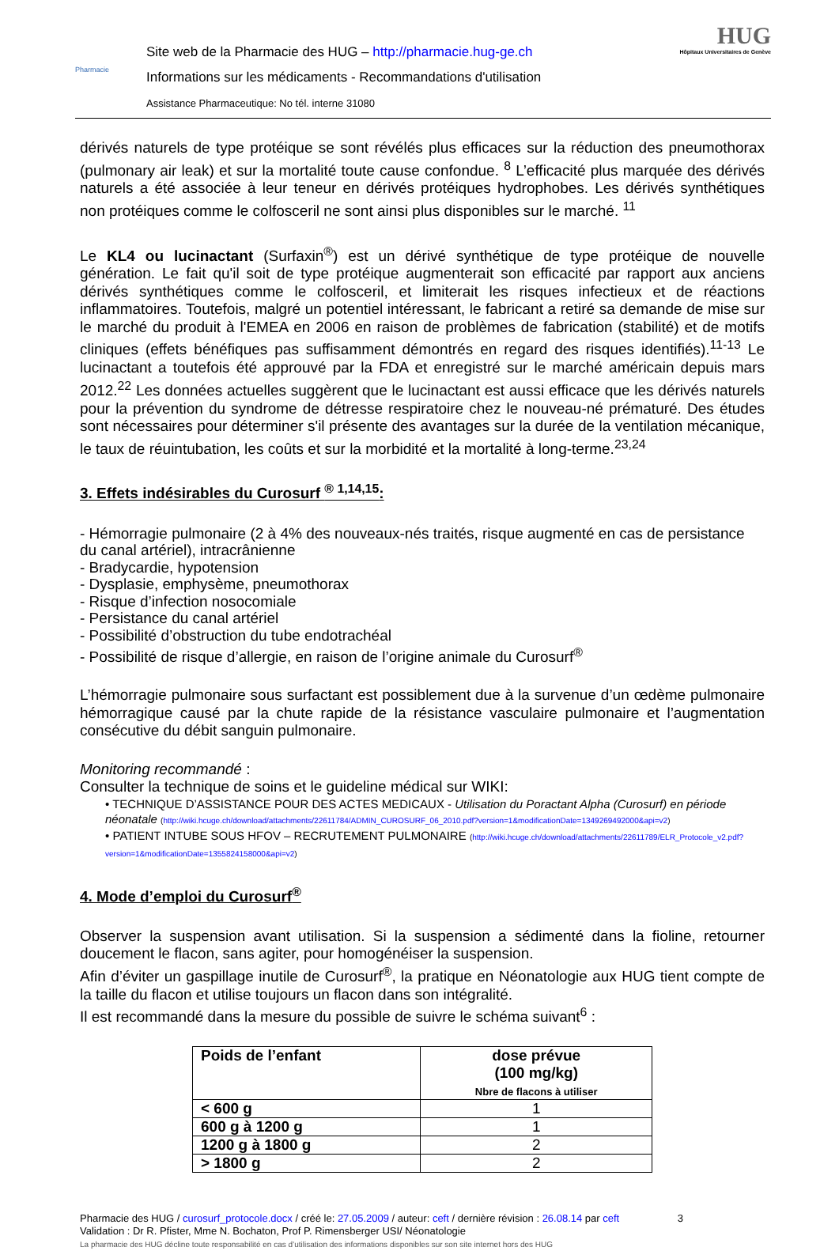Pharmacie
Site web de la Pharmacie des HUG – http://pharmacie.hug-ge.ch
Informations sur les médicaments - Recommandations d'utilisation
Assistance Pharmaceutique: No tél. interne 31080
HUG
Hôpitaux Universitaires de Genève
dérivés naturels de type protéique se sont révélés plus efficaces sur la réduction des pneumothorax (pulmonary air leak) et sur la mortalité toute cause confondue. <sup>8</sup> L’efficacité plus marquée des dérivés naturels a été associée à leur teneur en dérivés protéiques hydrophobes. Les dérivés synthétiques non protéiques comme le colfosceril ne sont ainsi plus disponibles sur le marché. <sup>11</sup>
Le KL4 ou lucinactant (Surfaxin<sup>®</sup>) est un dérivé synthétique de type protéique de nouvelle génération. Le fait qu'il soit de type protéique augmenterait son efficacité par rapport aux anciens dérivés synthétiques comme le colfosceril, et limiterait les risques infectieux et de réactions inflammatoires. Toutefois, malgré un potentiel intéressant, le fabricant a retiré sa demande de mise sur le marché du produit à l'EMEA en 2006 en raison de problèmes de fabrication (stabilité) et de motifs cliniques (effets bénéfiques pas suffisamment démontrés en regard des risques identifiés).<sup>11-13</sup> Le lucinactant a toutefois été approuvé par la FDA et enregistré sur le marché américain depuis mars 2012.<sup>22</sup> Les données actuelles suggèrent que le lucinactant est aussi efficace que les dérivés naturels pour la prévention du syndrome de détresse respiratoire chez le nouveau-né prématuré. Des études sont nécessaires pour déterminer s'il présente des avantages sur la durée de la ventilation mécanique, le taux de réuintubation, les coûts et sur la morbidité et la mortalité à long-terme.<sup>23,24</sup>
3. Effets indésirables du Curosurf <sup>® 1,14,15</sup>:
- Hémorragie pulmonaire (2 à 4% des nouveaux-nés traités, risque augmenté en cas de persistance du canal artériel), intracrânienne
- Bradycardie, hypotension
- Dysplasie, emphysème, pneumothorax
- Risque d’infection nosocomiale
- Persistance du canal artériel
- Possibilité d’obstruction du tube endotrachéal
- Possibilité de risque d’allergie, en raison de l’origine animale du Curosurf<sup>®</sup>
L’hémorragie pulmonaire sous surfactant est possiblement due à la survenue d’un œdème pulmonaire hémorragique causé par la chute rapide de la résistance vasculaire pulmonaire et l’augmentation consécutive du débit sanguin pulmonaire.
Monitoring recommandé :
Consulter la technique de soins et le guideline médical sur WIKI:
• TECHNIQUE D’ASSISTANCE POUR DES ACTES MEDICAUX - Utilisation du Poractant Alpha (Curosurf) en période néonatale (http://wiki.hcuge.ch/download/attachments/22611784/ADMIN_CUROSURF_06_2010.pdf?version=1&modificationDate=1349269492000&api=v2)
• PATIENT INTUBE SOUS HFOV – RECRUTEMENT PULMONAIRE (http://wiki.hcuge.ch/download/attachments/22611789/ELR_Protocole_v2.pdf?version=1&modificationDate=1355824158000&api=v2)
4. Mode d’emploi du Curosurf<sup>®</sup>
Observer la suspension avant utilisation. Si la suspension a sédimenté dans la fioline, retourner doucement le flacon, sans agiter, pour homogénéiser la suspension.
Afin d’éviter un gaspillage inutile de Curosurf<sup>®</sup>, la pratique en Néonatologie aux HUG tient compte de la taille du flacon et utilise toujours un flacon dans son intégralité.
Il est recommandé dans la mesure du possible de suivre le schéma suivant<sup>6</sup> :
| Poids de l’enfant | dose prévue (100 mg/kg) Nbre de flacons à utiliser |
| --- | --- |
| < 600 g | 1 |
| 600 g à 1200 g | 1 |
| 1200 g à 1800 g | 2 |
| > 1800 g | 2 |
Pharmacie des HUG / curosurf_protocole.docx / créé le: 27.05.2009 / auteur: ceft / dernière révision : 26.08.14 par ceft 3
Validation : Dr R. Pfister, Mme N. Bochaton, Prof P. Rimensberger USI/ Néonatologie
La pharmacie des HUG décline toute responsabilité en cas d’utilisation des informations disponibles sur son site internet hors des HUG